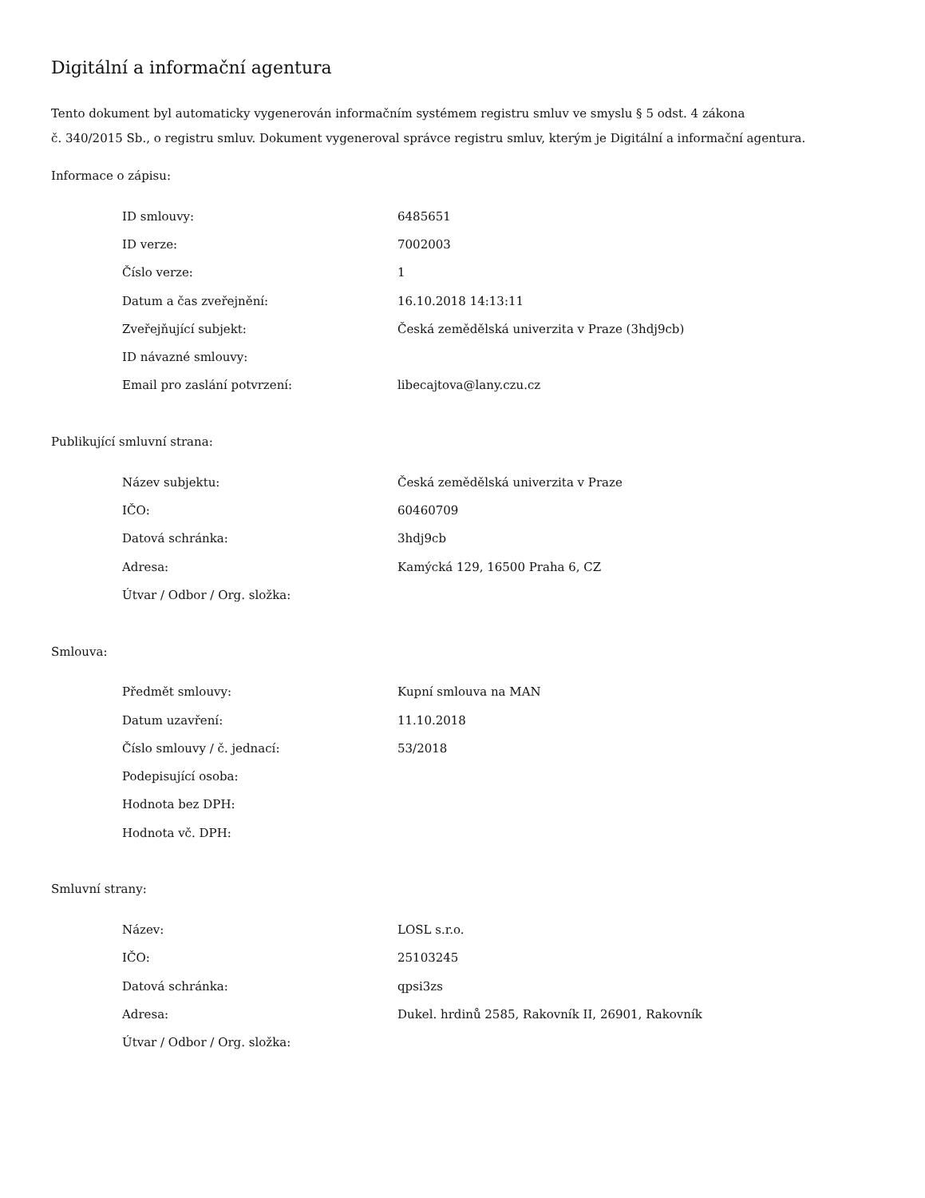Digitální a informační agentura
Tento dokument byl automaticky vygenerován informačním systémem registru smluv ve smyslu § 5 odst. 4 zákona
č. 340/2015 Sb., o registru smluv. Dokument vygeneroval správce registru smluv, kterým je Digitální a informační agentura.
Informace o zápisu:
| ID smlouvy: | 6485651 |
| ID verze: | 7002003 |
| Číslo verze: | 1 |
| Datum a čas zveřejnění: | 16.10.2018 14:13:11 |
| Zveřejňující subjekt: | Česká zemědělská univerzita v Praze (3hdj9cb) |
| ID návazné smlouvy: | |
| Email pro zaslání potvrzení: | libecajtova@lany.czu.cz |
Publikující smluvní strana:
| Název subjektu: | Česká zemědělská univerzita v Praze |
| IČO: | 60460709 |
| Datová schránka: | 3hdj9cb |
| Adresa: | Kamýcká 129, 16500 Praha 6, CZ |
| Útvar / Odbor / Org. složka: | |
Smlouva:
| Předmět smlouvy: | Kupní smlouva na MAN |
| Datum uzavření: | 11.10.2018 |
| Číslo smlouvy / č. jednací: | 53/2018 |
| Podepisující osoba: | |
| Hodnota bez DPH: | |
| Hodnota vč. DPH: | |
Smluvní strany:
| Název: | LOSL s.r.o. |
| IČO: | 25103245 |
| Datová schránka: | qpsi3zs |
| Adresa: | Dukel. hrdinů 2585, Rakovník II, 26901, Rakovník |
| Útvar / Odbor / Org. složka: | |